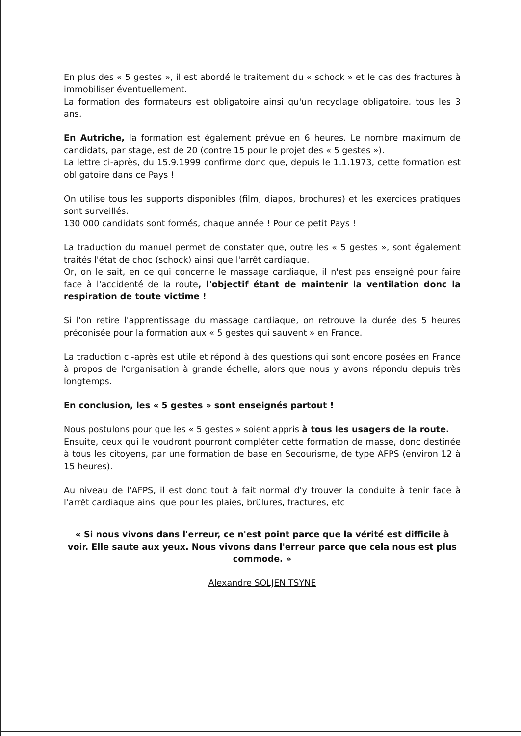En plus des « 5 gestes », il est abordé le traitement du « schock » et le cas des fractures à immobiliser éventuellement.
La formation des formateurs est obligatoire ainsi qu'un recyclage obligatoire, tous les 3 ans.
En Autriche, la formation est également prévue en 6 heures. Le nombre maximum de candidats, par stage, est de 20 (contre 15 pour le projet des « 5 gestes »).
La lettre ci-après, du 15.9.1999 confirme donc que, depuis le 1.1.1973, cette formation est obligatoire dans ce Pays !
On utilise tous les supports disponibles (film, diapos, brochures) et les exercices pratiques sont surveillés.
130 000 candidats sont formés, chaque année ! Pour ce petit Pays !
La traduction du manuel permet de constater que, outre les « 5 gestes », sont également traités l'état de choc (schock) ainsi que l'arrêt cardiaque.
Or, on le sait, en ce qui concerne le massage cardiaque, il n'est pas enseigné pour faire face à l'accidenté de la route, l'objectif étant de maintenir la ventilation donc la respiration de toute victime !
Si l'on retire l'apprentissage du massage cardiaque, on retrouve la durée des 5 heures préconisée pour la formation aux « 5 gestes qui sauvent » en France.
La traduction ci-après est utile et répond à des questions qui sont encore posées en France à propos de l'organisation à grande échelle, alors que nous y avons répondu depuis très longtemps.
En conclusion, les « 5 gestes » sont enseignés partout !
Nous postulons pour que les « 5 gestes » soient appris à tous les usagers de la route.
Ensuite, ceux qui le voudront pourront compléter cette formation de masse, donc destinée à tous les citoyens, par une formation de base en Secourisme, de type AFPS (environ 12 à 15 heures).
Au niveau de l'AFPS, il est donc tout à fait normal d'y trouver la conduite à tenir face à l'arrêt cardiaque ainsi que pour les plaies, brûlures, fractures, etc
« Si nous vivons dans l'erreur, ce n'est point parce que la vérité est difficile à voir. Elle saute aux yeux. Nous vivons dans l'erreur parce que cela nous est plus commode. »
Alexandre SOLJENITSYNE